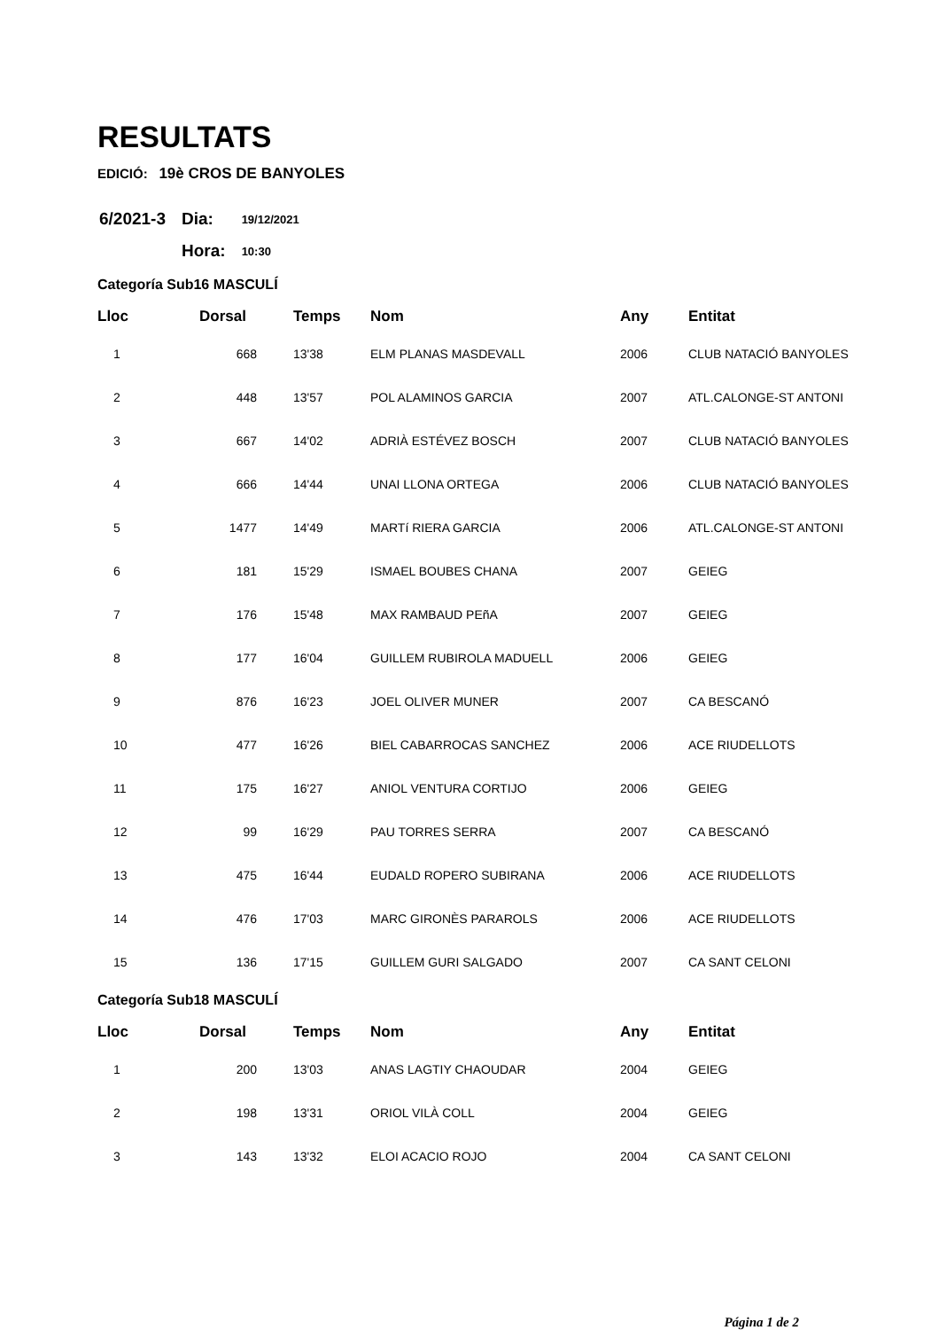RESULTATS
EDICIÓ: 19è CROS DE BANYOLES
| 6/2021-3 | Dia: | 19/12/2021 |
| | Hora: | 10:30 |
Categoría Sub16 MASCULÍ
| Lloc | Dorsal | Temps | Nom | Any | Entitat |
| --- | --- | --- | --- | --- | --- |
| 1 | 668 | 13'38 | ELM PLANAS MASDEVALL | 2006 | CLUB NATACIÓ BANYOLES |
| 2 | 448 | 13'57 | POL ALAMINOS GARCIA | 2007 | ATL.CALONGE-ST ANTONI |
| 3 | 667 | 14'02 | ADRIÀ ESTÉVEZ BOSCH | 2007 | CLUB NATACIÓ BANYOLES |
| 4 | 666 | 14'44 | UNAI LLONA ORTEGA | 2006 | CLUB NATACIÓ BANYOLES |
| 5 | 1477 | 14'49 | MARTí RIERA GARCIA | 2006 | ATL.CALONGE-ST ANTONI |
| 6 | 181 | 15'29 | ISMAEL BOUBES CHANA | 2007 | GEIEG |
| 7 | 176 | 15'48 | MAX RAMBAUD PEñA | 2007 | GEIEG |
| 8 | 177 | 16'04 | GUILLEM RUBIROLA MADUELL | 2006 | GEIEG |
| 9 | 876 | 16'23 | JOEL OLIVER MUNER | 2007 | CA BESCANÓ |
| 10 | 477 | 16'26 | BIEL CABARROCAS SANCHEZ | 2006 | ACE RIUDELLOTS |
| 11 | 175 | 16'27 | ANIOL VENTURA CORTIJO | 2006 | GEIEG |
| 12 | 99 | 16'29 | PAU TORRES SERRA | 2007 | CA BESCANÓ |
| 13 | 475 | 16'44 | EUDALD ROPERO SUBIRANA | 2006 | ACE RIUDELLOTS |
| 14 | 476 | 17'03 | MARC GIRONÈS PARAROLS | 2006 | ACE RIUDELLOTS |
| 15 | 136 | 17'15 | GUILLEM GURI SALGADO | 2007 | CA SANT CELONI |
Categoría Sub18 MASCULÍ
| Lloc | Dorsal | Temps | Nom | Any | Entitat |
| --- | --- | --- | --- | --- | --- |
| 1 | 200 | 13'03 | ANAS LAGTIY CHAOUDAR | 2004 | GEIEG |
| 2 | 198 | 13'31 | ORIOL VILÀ COLL | 2004 | GEIEG |
| 3 | 143 | 13'32 | ELOI ACACIO ROJO | 2004 | CA SANT CELONI |
Página 1 de 2